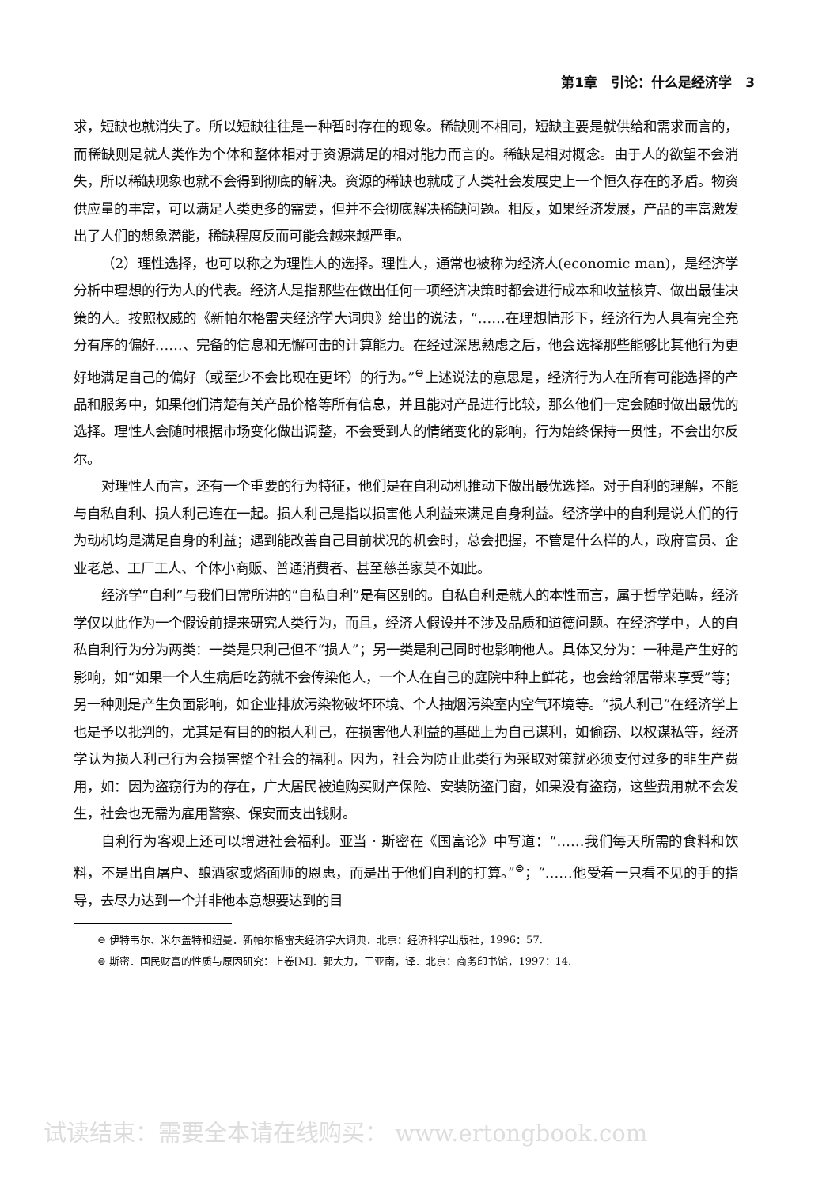第1章　引论：什么是经济学　3
求，短缺也就消失了。所以短缺往往是一种暂时存在的现象。稀缺则不相同，短缺主要是就供给和需求而言的，而稀缺则是就人类作为个体和整体相对于资源满足的相对能力而言的。稀缺是相对概念。由于人的欲望不会消失，所以稀缺现象也就不会得到彻底的解决。资源的稀缺也就成了人类社会发展史上一个恒久存在的矛盾。物资供应量的丰富，可以满足人类更多的需要，但并不会彻底解决稀缺问题。相反，如果经济发展，产品的丰富激发出了人们的想象潜能，稀缺程度反而可能会越来越严重。
（2）理性选择，也可以称之为理性人的选择。理性人，通常也被称为经济人(economic man)，是经济学分析中理想的行为人的代表。经济人是指那些在做出任何一项经济决策时都会进行成本和收益核算、做出最佳决策的人。按照权威的《新帕尔格雷夫经济学大词典》给出的说法，“……在理想情形下，经济行为人具有完全充分有序的偏好……、完备的信息和无懈可击的计算能力。在经过深思熟虑之后，他会选择那些能够比其他行为更好地满足自己的偏好（或至少不会比现在更坏）的行为。”<sup>⊖</sup>上述说法的意思是，经济行为人在所有可能选择的产品和服务中，如果他们清楚有关产品价格等所有信息，并且能对产品进行比较，那么他们一定会随时做出最优的选择。理性人会随时根据市场变化做出调整，不会受到人的情绪变化的影响，行为始终保持一贯性，不会出尔反尔。
对理性人而言，还有一个重要的行为特征，他们是在自利动机推动下做出最优选择。对于自利的理解，不能与自私自利、损人利己连在一起。损人利己是指以损害他人利益来满足自身利益。经济学中的自利是说人们的行为动机均是满足自身的利益；遇到能改善自己目前状况的机会时，总会把握，不管是什么样的人，政府官员、企业老总、工厂工人、个体小商贩、普通消费者、甚至慈善家莫不如此。
经济学“自利”与我们日常所讲的“自私自利”是有区别的。自私自利是就人的本性而言，属于哲学范畴，经济学仅以此作为一个假设前提来研究人类行为，而且，经济人假设并不涉及品质和道德问题。在经济学中，人的自私自利行为分为两类：一类是只利己但不“损人”；另一类是利己同时也影响他人。具体又分为：一种是产生好的影响，如“如果一个人生病后吃药就不会传染他人，一个人在自己的庭院中种上鲜花，也会给邻居带来享受”等；另一种则是产生负面影响，如企业排放污染物破坏环境、个人抽烟污染室内空气环境等。“损人利己”在经济学上也是予以批判的，尤其是有目的的损人利己，在损害他人利益的基础上为自己谋利，如偷窃、以权谋私等，经济学认为损人利己行为会损害整个社会的福利。因为，社会为防止此类行为采取对策就必须支付过多的非生产费用，如：因为盗窃行为的存在，广大居民被迫购买财产保险、安装防盗门窗，如果没有盗窃，这些费用就不会发生，社会也无需为雇用警察、保安而支出钱财。
自利行为客观上还可以增进社会福利。亚当 · 斯密在《国富论》中写道：“……我们每天所需的食料和饮料，不是出自屠户、酿酒家或烙面师的恩惠，而是出于他们自利的打算。”<sup>⊜</sup>；“……他受着一只看不见的手的指导，去尽力达到一个并非他本意想要达到的目
⊖ 伊特韦尔、米尔盖特和纽曼．新帕尔格雷夫经济学大词典．北京：经济科学出版社，1996：57.
⊜ 斯密．国民财富的性质与原因研究：上卷[M]．郭大力，王亚南，译．北京：商务印书馆，1997：14.
试读结束：需要全本请在线购买： www.ertongbook.com